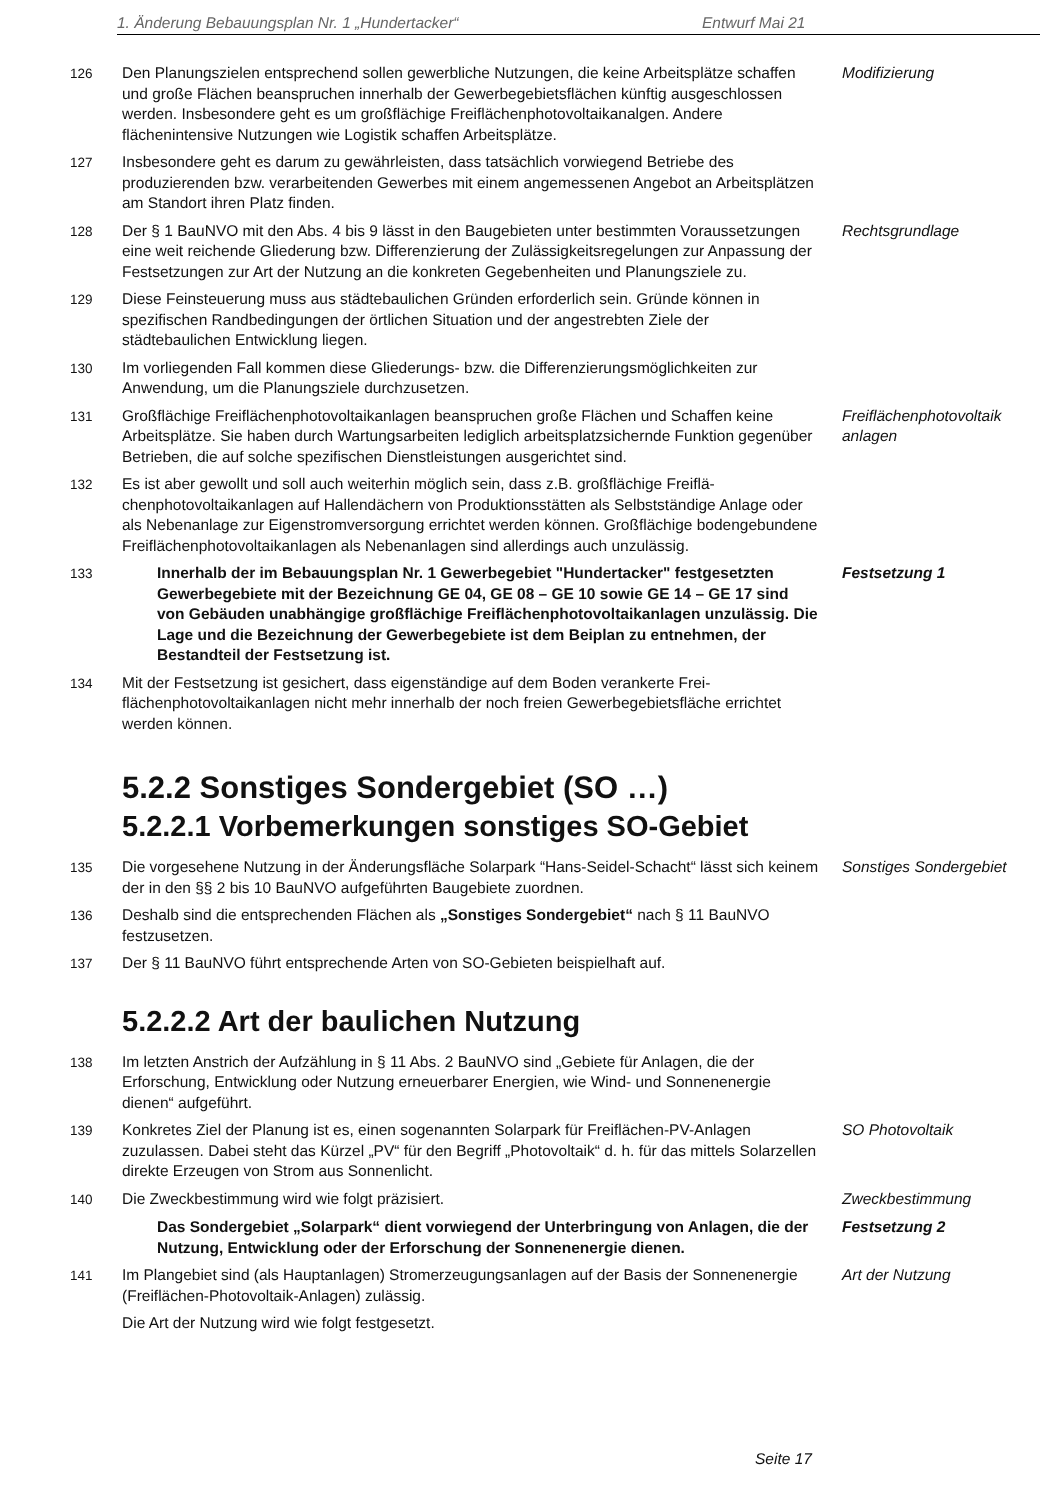1. Änderung Bebauungsplan Nr. 1 „Hundertacker“Entwurf Mai 21
126 Den Planungszielen entsprechend sollen gewerbliche Nutzungen, die keine Arbeits­plätze schaffen und große Flächen beanspruchen innerhalb der Gewerbegebietsflä­chen künftig ausgeschlossen werden. Insbesondere geht es um großflächige Freiflä­chenphotovoltaikanalgen. Andere flächenintensive Nutzungen wie Logistik schaffen Ar­beitsplätze.
Modifizierung
127 Insbesondere geht es darum zu gewährleisten, dass tatsächlich vorwiegend Betriebe des produzierenden bzw. verarbeitenden Gewerbes mit einem angemessenen Angebot an Arbeitsplätzen am Standort ihren Platz finden.
128 Der § 1 BauNVO mit den Abs. 4 bis 9 lässt in den Baugebieten unter bestimmten Vo­raussetzungen eine weit reichende Gliederung bzw. Differenzierung der Zulässigkeits­regelungen zur Anpassung der Festsetzungen zur Art der Nutzung an die konkreten Gegebenheiten und Planungsziele zu.
Rechtsgrundlage
129 Diese Feinsteuerung muss aus städtebaulichen Gründen erforderlich sein. Gründe kön­nen in spezifischen Randbedingungen der örtlichen Situation und der angestrebten Ziele der städtebaulichen Entwicklung liegen.
130 Im vorliegenden Fall kommen diese Gliederungs- bzw. die Differenzierungsmöglichkei­ten zur Anwendung, um die Planungsziele durchzusetzen.
131 Großflächige Freiflächenphotovoltaikanlagen beanspruchen große Flächen und Schaf­fen keine Arbeitsplätze. Sie haben durch Wartungsarbeiten lediglich arbeitsplatzsi­chernde Funktion gegenüber Betrieben, die auf solche spezifischen Dienstleistungen ausgerichtet sind.
Freiflächenphotovoltaik anlagen
132 Es ist aber gewollt und soll auch weiterhin möglich sein, dass z.B. großflächige Freiflä­chenphotovoltaikanlagen auf Hallendächern von Produktionsstätten als Selbstständige Anlage oder als Nebenanlage zur Eigenstromversorgung errichtet werden können. Großflächige bodengebundene Freiflächenphotovoltaikanlagen als Nebenanlagen sind allerdings auch unzulässig.
133 Innerhalb der im Bebauungsplan Nr. 1 Gewerbegebiet "Hundertacker" festge­setzten Gewerbegebiete mit der Bezeichnung GE 04, GE 08 – GE 10 sowie GE 14 – GE 17 sind von Gebäuden unabhängige großflächige Freiflächenphoto­voltaikanlagen unzulässig. Die Lage und die Bezeichnung der Gewerbege­biete ist dem Beiplan zu entnehmen, der Bestandteil der Festsetzung ist.
Festsetzung 1
134 Mit der Festsetzung ist gesichert, dass eigenständige auf dem Boden verankerte Frei­flächenphotovoltaikanlagen nicht mehr innerhalb der noch freien Gewerbegebietsfläche errichtet werden können.
5.2.2 Sonstiges Sondergebiet (SO …)
5.2.2.1 Vorbemerkungen sonstiges SO-Gebiet
135 Die vorgesehene Nutzung in der Änderungsfläche Solarpark “Hans-Seidel-Schacht“ lässt sich keinem der in den §§ 2 bis 10 BauNVO aufgeführten Baugebiete zuordnen.
Sonstiges Sondergebiet
136 Deshalb sind die entsprechenden Flächen als „Sonstiges Sondergebiet“ nach § 11 BauNVO festzusetzen.
137 Der § 11 BauNVO führt entsprechende Arten von SO-Gebieten beispielhaft auf.
5.2.2.2 Art der baulichen Nutzung
138 Im letzten Anstrich der Aufzählung in § 11 Abs. 2 BauNVO sind „Gebiete für Anlagen, die der Erforschung, Entwicklung oder Nutzung erneuerbarer Energien, wie Wind- und Sonnenenergie dienen“ aufgeführt.
139 Konkretes Ziel der Planung ist es, einen sogenannten Solarpark für Freiflächen-PV-An­lagen zuzulassen. Dabei steht das Kürzel „PV“ für den Begriff „Photovoltaik“ d. h. für das mittels Solarzellen direkte Erzeugen von Strom aus Sonnenlicht.
SO Photovoltaik
140 Die Zweckbestimmung wird wie folgt präzisiert. Zweckbestimmung
Das Sondergebiet „Solarpark“ dient vorwiegend der Unterbringung von Anla­gen, die der Nutzung, Entwicklung oder der Erforschung der Sonnenenergie dienen.
Festsetzung 2
141 Im Plangebiet sind (als Hauptanlagen) Stromerzeugungsanlagen auf der Basis der Sonnenenergie (Freiflächen-Photovoltaik-Anlagen) zulässig.
Art der Nutzung
Die Art der Nutzung wird wie folgt festgesetzt.
Seite 17